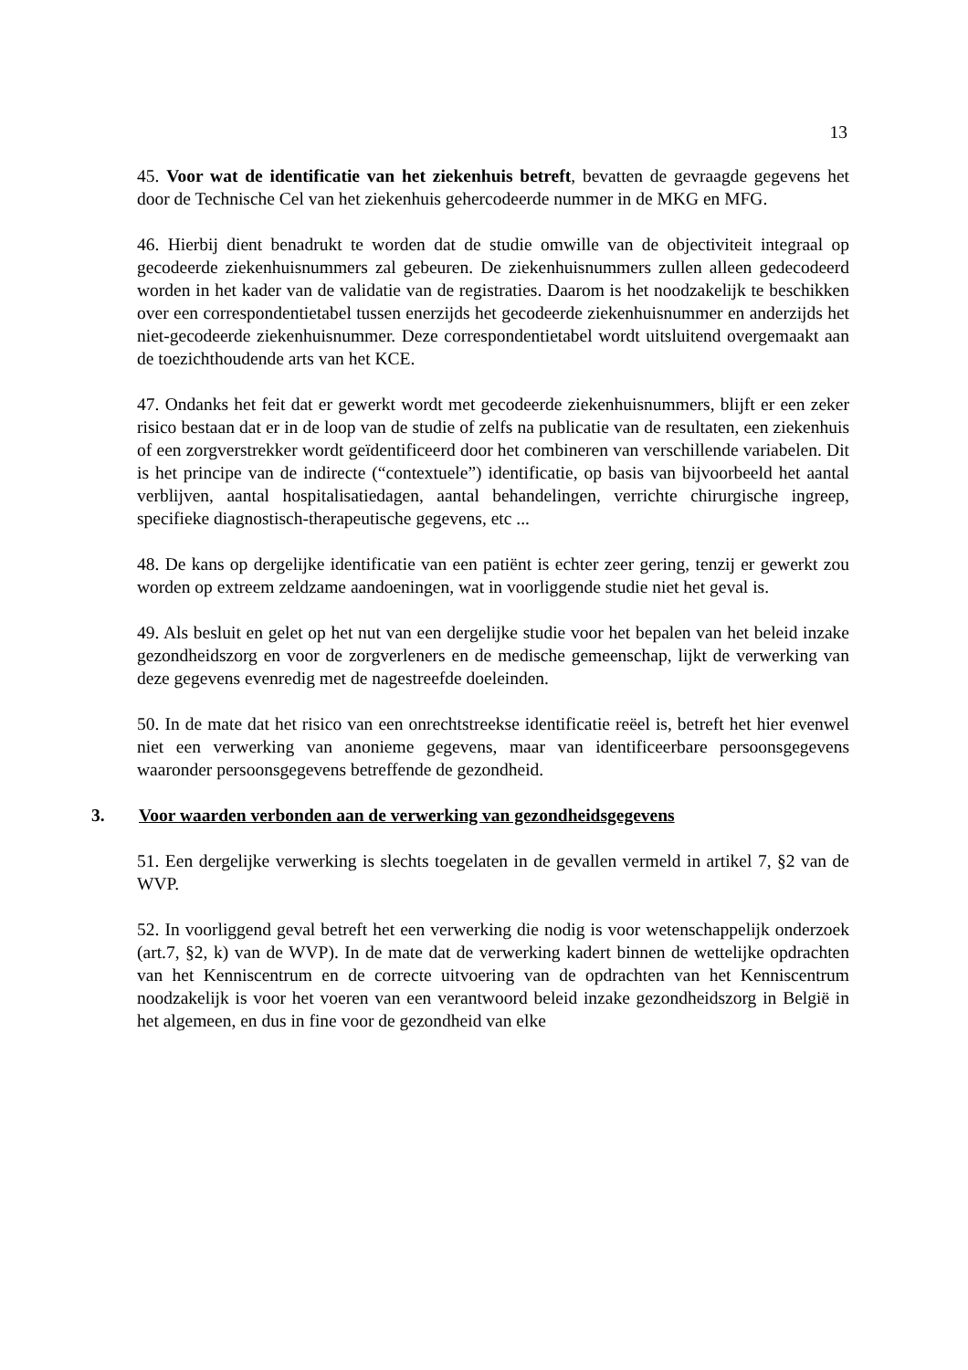13
45. Voor wat de identificatie van het ziekenhuis betreft, bevatten de gevraagde gegevens het door de Technische Cel van het ziekenhuis gehercodeerde nummer in de MKG en MFG.
46. Hierbij dient benadrukt te worden dat de studie omwille van de objectiviteit integraal op gecodeerde ziekenhuisnummers zal gebeuren. De ziekenhuisnummers zullen alleen gedecodeerd worden in het kader van de validatie van de registraties. Daarom is het noodzakelijk te beschikken over een correspondentietabel tussen enerzijds het gecodeerde ziekenhuisnummer en anderzijds het niet-gecodeerde ziekenhuisnummer. Deze correspondentietabel wordt uitsluitend overgemaakt aan de toezichthoudende arts van het KCE.
47. Ondanks het feit dat er gewerkt wordt met gecodeerde ziekenhuisnummers, blijft er een zeker risico bestaan dat er in de loop van de studie of zelfs na publicatie van de resultaten, een ziekenhuis of een zorgverstrekker wordt geïdentificeerd door het combineren van verschillende variabelen. Dit is het principe van de indirecte (“contextuele”) identificatie, op basis van bijvoorbeeld het aantal verblijven, aantal hospitalisatiedagen, aantal behandelingen, verrichte chirurgische ingreep, specifieke diagnostisch-therapeutische gegevens, etc ...
48. De kans op dergelijke identificatie van een patiënt is echter zeer gering, tenzij er gewerkt zou worden op extreem zeldzame aandoeningen, wat in voorliggende studie niet het geval is.
49. Als besluit en gelet op het nut van een dergelijke studie voor het bepalen van het beleid inzake gezondheidszorg en voor de zorgverleners en de medische gemeenschap, lijkt de verwerking van deze gegevens evenredig met de nagestreefde doeleinden.
50. In de mate dat het risico van een onrechtstreekse identificatie reëel is, betreft het hier evenwel niet een verwerking van anonieme gegevens, maar van identificeerbare persoonsgegevens waaronder persoonsgegevens betreffende de gezondheid.
3. Voor waarden verbonden aan de verwerking van gezondheidsgegevens
51. Een dergelijke verwerking is slechts toegelaten in de gevallen vermeld in artikel 7, §2 van de WVP.
52. In voorliggend geval betreft het een verwerking die nodig is voor wetenschappelijk onderzoek (art.7, §2, k) van de WVP). In de mate dat de verwerking kadert binnen de wettelijke opdrachten van het Kenniscentrum en de correcte uitvoering van de opdrachten van het Kenniscentrum noodzakelijk is voor het voeren van een verantwoord beleid inzake gezondheidszorg in België in het algemeen, en dus in fine voor de gezondheid van elke